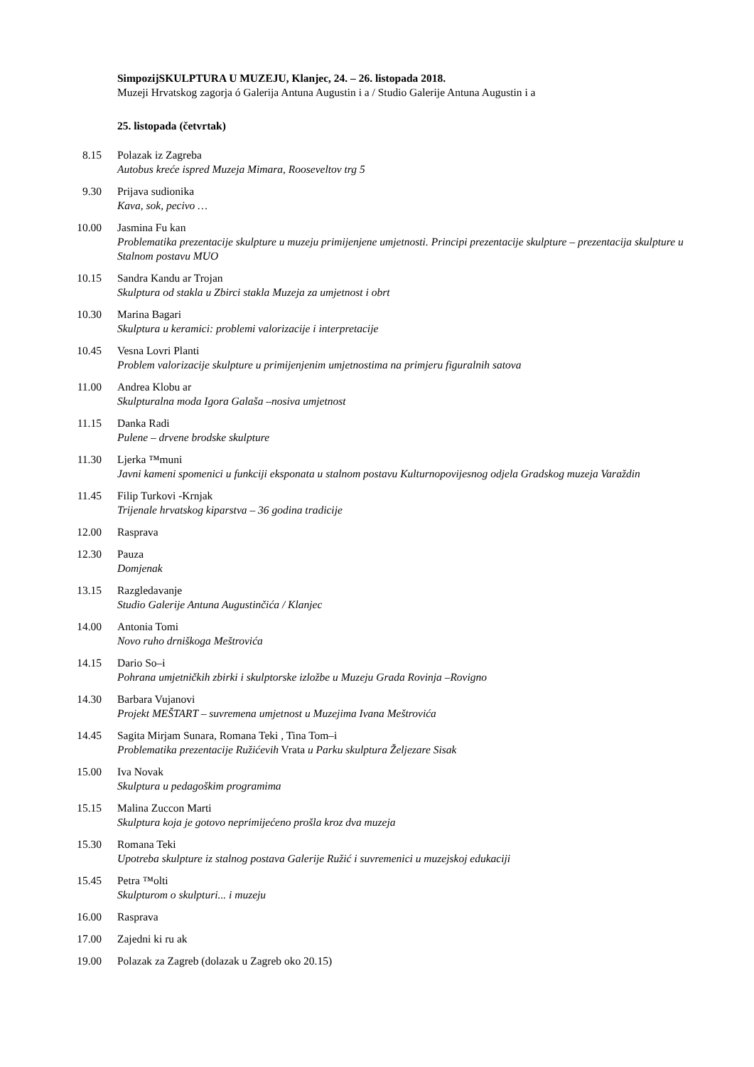SimpozijSKULPTURA U MUZEJU, Klanjec, 24. – 26. listopada 2018.
Muzeji Hrvatskog zagorja ó Galerija Antuna Augustin i a / Studio Galerije Antuna Augustin i a
25. listopada (četvrtak)
8.15 Polazak iz Zagreba
Autobus kreće ispred Muzeja Mimara, Rooseveltov trg 5
9.30 Prijava sudionika
Kava, sok, pecivo …
10.00 Jasmina Fu kan
Problematika prezentacije skulpture u muzeju primijenjene umjetnosti. Principi prezentacije skulpture – prezentacija skulpture u Stalnom postavu MUO
10.15 Sandra Kandu ar Trojan
Skulptura od stakla u Zbirci stakla Muzeja za umjetnost i obrt
10.30 Marina Bagari
Skulptura u keramici: problemi valorizacije i interpretacije
10.45 Vesna Lovri Planti
Problem valorizacije skulpture u primijenjenim umjetnostima na primjeru figuralnih satova
11.00 Andrea Klobu ar
Skulpturalna moda Igora Galaša –nosiva umjetnost
11.15 Danka Radi
Pulene – drvene brodske skulpture
11.30 Ljerka ™muni
Javni kameni spomenici u funkciji eksponata u stalnom postavu Kulturnopovijesnog odjela Gradskog muzeja Varaždin
11.45 Filip Turkovi -Krnjak
Trijenale hrvatskog kiparstva – 36 godina tradicije
12.00 Rasprava
12.30 Pauza
Domjenak
13.15 Razgledavanje
Studio Galerije Antuna Augustinčića / Klanjec
14.00 Antonia Tomi
Novo ruho drniškoga Meštrovića
14.15 Dario So–i
Pohrana umjetničkih zbirki i skulptorske izložbe u Muzeju Grada Rovinja –Rovigno
14.30 Barbara Vujanovi
Projekt MEŠTART – suvremena umjetnost u Muzejima Ivana Meštrovića
14.45 Sagita Mirjam Sunara, Romana Teki , Tina Tom–i
Problematika prezentacije Ružićevih Vrata u Parku skulptura Željezare Sisak
15.00 Iva Novak
Skulptura u pedagoškim programima
15.15 Malina Zuccon Marti
Skulptura koja je gotovo neprimijećeno prošla kroz dva muzeja
15.30 Romana Teki
Upotreba skulpture iz stalnog postava Galerije Ružić i suvremenici u muzejskoj edukaciji
15.45 Petra ™olti
Skulpturom o skulpturi... i muzeju
16.00 Rasprava
17.00 Zajedni ki ru ak
19.00 Polazak za Zagreb (dolazak u Zagreb oko 20.15)